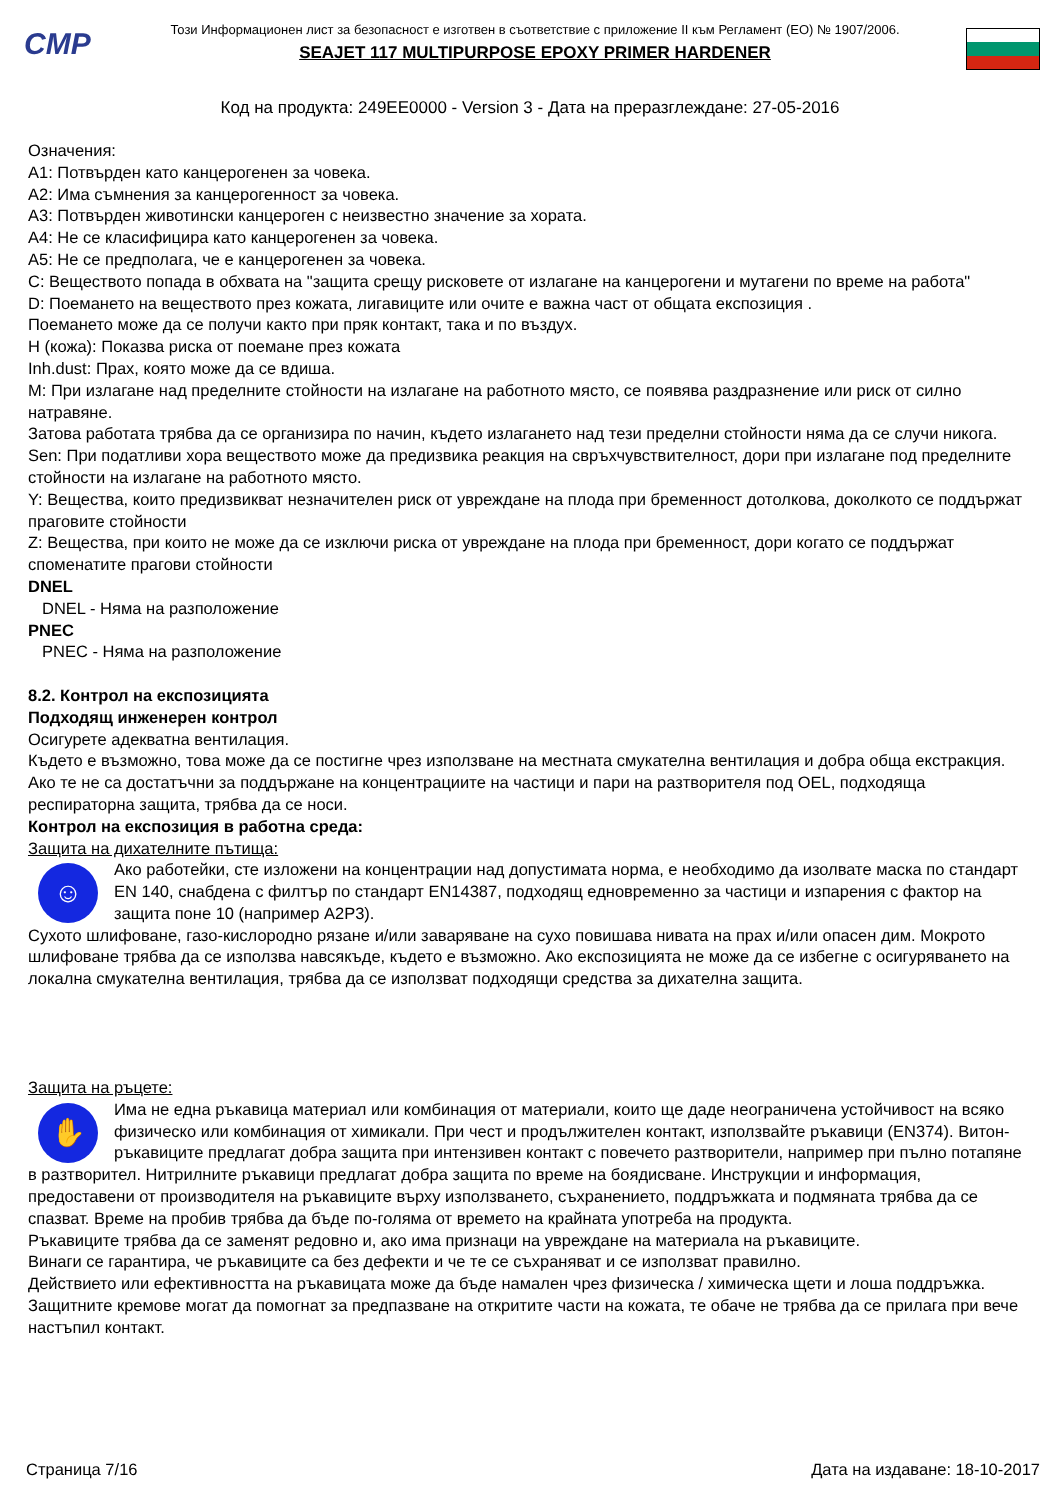CMP
Този Информационен лист за безопасност е изготвен в съответствие с приложение II към Регламент (ЕО) № 1907/2006.
SEAJET 117 MULTIPURPOSE EPOXY PRIMER HARDENER
Код на продукта: 249EE0000 - Version 3 - Дата на преразглеждане: 27-05-2016
Означения:
A1: Потвърден като канцерогенен за човека.
A2: Има съмнения за канцерогенност за човека.
A3: Потвърден животински канцероген с неизвестно значение за хората.
A4: Не се класифицира като канцерогенен за човека.
A5: Не се предполага, че е канцерогенен за човека.
C: Веществото попада в обхвата на "защита срещу рисковете от излагане на канцерогени и мутагени по време на работа"
D: Поемането на веществото през кожата, лигавиците или очите е важна част от общата експозиция .
Поемането може да се получи както при пряк контакт, така и по въздух.
H (кожа): Показва риска от поемане през кожата
Inh.dust: Прах, която може да се вдиша.
M: При излагане над пределните стойности на излагане на работното място, се появява раздразнение или риск от силно натравяне.
Затова работата трябва да се организира по начин, където излагането над тези пределни стойности няма да се случи никога.
Sen: При податливи хора веществото може да предизвика реакция на свръхчувствителност, дори при излагане под пределните стойности на излагане на работното място.
Y: Вещества, които предизвикват незначителен риск от увреждане на плода при бременност дотолкова, доколкото се поддържат праговите стойности
Z: Вещества, при които не може да се изключи риска от увреждане на плода при бременност, дори когато се поддържат споменатите прагови стойности
DNEL
DNEL - Няма на разположение
PNEC
PNEC - Няма на разположение
8.2. Контрол на експозицията
Подходящ инженерен контрол
Осигурете адекватна вентилация.
Където е възможно, това може да се постигне чрез използване на местната смукателна вентилация и добра обща екстракция. Ако те не са достатъчни за поддържане на концентрациите на частици и пари на разтворителя под OEL, подходяща респираторна защита, трябва да се носи.
Контрол на експозиция в работна среда:
Защита на дихателните пътища:
☺
Ако работейки, сте изложени на концентрации над допустимата норма, е необходимо да изолвате маска по стандарт EN 140, снабдена с филтър по стандарт EN14387, подходящ едновременно за частици и изпарения с фактор на защита поне 10 (например A2P3).
Сухото шлифоване, газо-кислородно рязане и/или заваряване на сухо повишава нивата на прах и/или опасен дим. Мокрото шлифоване трябва да се използва навсякъде, където е възможно. Ако експозицията не може да се избегне с осигуряването на локална смукателна вентилация, трябва да се използват подходящи средства за дихателна защита.
Защита на ръцете:
✋
Има не една ръкавица материал или комбинация от материали, които ще даде неограничена устойчивост на всяко физическо или комбинация от химикали. При чест и продължителен контакт, използвайте ръкавици (EN374). Витон-ръкавиците предлагат добра защита при интензивен контакт с повечето разтворители, например при пълно потапяне в разтворител. Нитрилните ръкавици предлагат добра защита по време на боядисване. Инструкции и информация, предоставени от производителя на ръкавиците върху използването, съхранението, поддръжката и подмяната трябва да се спазват. Време на пробив трябва да бъде по-голяма от времето на крайната употреба на продукта.
Ръкавиците трябва да се заменят редовно и, ако има признаци на увреждане на материала на ръкавиците.
Винаги се гарантира, че ръкавиците са без дефекти и че те се съхраняват и се използват правилно.
Действието или ефективността на ръкавицата може да бъде намален чрез физическа / химическа щети и лоша поддръжка. Защитните кремове могат да помогнат за предпазване на откритите части на кожата, те обаче не трябва да се прилага при вече настъпил контакт.
Страница 7/16 Дата на издаване: 18-10-2017